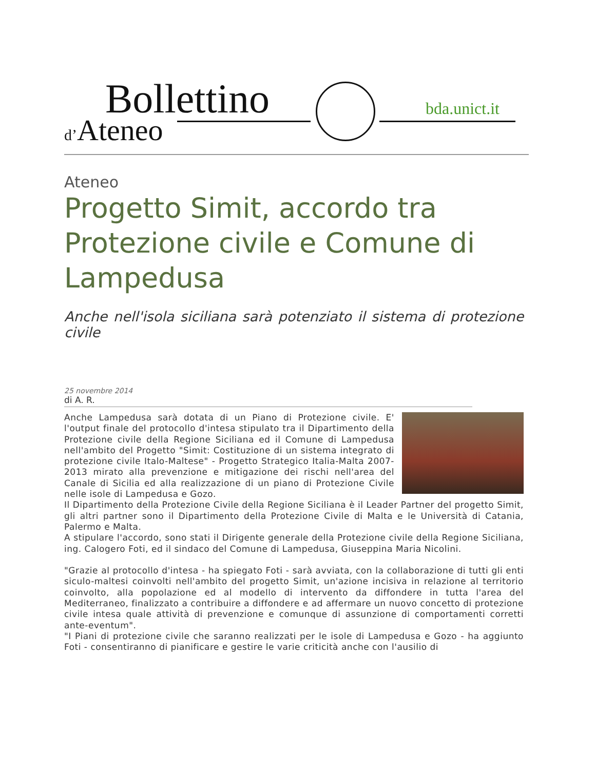Bollettino
d’Ateneo
bda.unict.it
Ateneo
Progetto Simit, accordo tra Protezione civile e Comune di Lampedusa
Anche nell'isola siciliana sarà potenziato il sistema di protezione civile
25 novembre 2014
di A. R.
Anche Lampedusa sarà dotata di un Piano di Protezione civile. E' l'output finale del protocollo d'intesa stipulato tra il Dipartimento della Protezione civile della Regione Siciliana ed il Comune di Lampedusa nell'ambito del Progetto "Simit: Costituzione di un sistema integrato di protezione civile Italo-Maltese" - Progetto Strategico Italia-Malta 2007-2013 mirato alla prevenzione e mitigazione dei rischi nell'area del Canale di Sicilia ed alla realizzazione di un piano di Protezione Civile nelle isole di Lampedusa e Gozo.
Il Dipartimento della Protezione Civile della Regione Siciliana è il Leader Partner del progetto Simit, gli altri partner sono il Dipartimento della Protezione Civile di Malta e le Università di Catania, Palermo e Malta.
A stipulare l'accordo, sono stati il Dirigente generale della Protezione civile della Regione Siciliana, ing. Calogero Foti, ed il sindaco del Comune di Lampedusa, Giuseppina Maria Nicolini.
"Grazie al protocollo d'intesa - ha spiegato Foti - sarà avviata, con la collaborazione di tutti gli enti siculo-maltesi coinvolti nell'ambito del progetto Simit, un'azione incisiva in relazione al territorio coinvolto, alla popolazione ed al modello di intervento da diffondere in tutta l'area del Mediterraneo, finalizzato a contribuire a diffondere e ad affermare un nuovo concetto di protezione civile intesa quale attività di prevenzione e comunque di assunzione di comportamenti corretti ante-eventum".
"I Piani di protezione civile che saranno realizzati per le isole di Lampedusa e Gozo - ha aggiunto Foti - consentiranno di pianificare e gestire le varie criticità anche con l'ausilio di